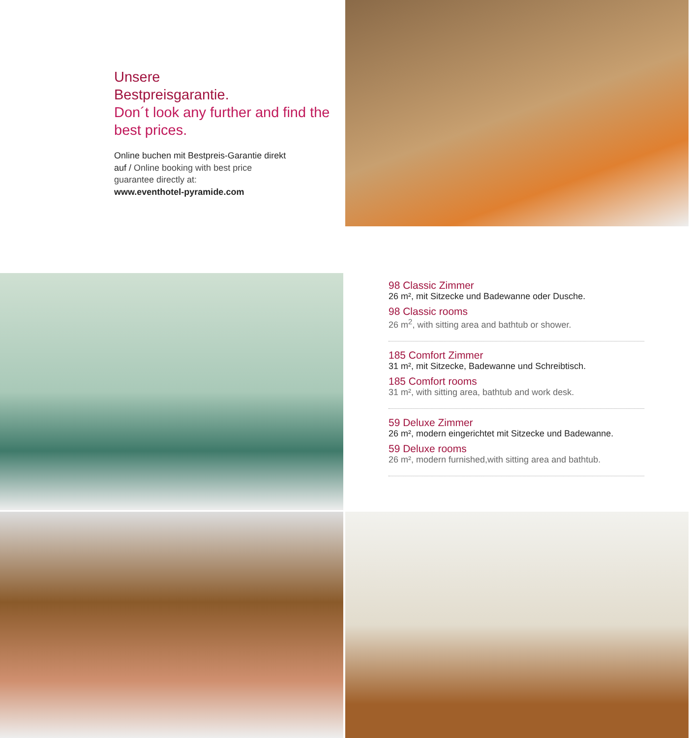Unsere
Bestpreisgarantie.
Don´t look any further and find the best prices.
Online buchen mit Bestpreis-Garantie direkt auf / Online booking with best price guarantee directly at:
www.eventhotel-pyramide.com
98 Classic Zimmer
26 m², mit Sitzecke und Badewanne oder Dusche.
98 Classic rooms
26 m<sup>2</sup>, with sitting area and bathtub or shower.
185 Comfort Zimmer
31 m², mit Sitzecke, Badewanne und Schreibtisch.
185 Comfort rooms
31 m², with sitting area, bathtub and work desk.
59 Deluxe Zimmer
26 m², modern eingerichtet mit Sitzecke und Badewanne.
59 Deluxe rooms
26 m², modern furnished,with sitting area and bathtub.